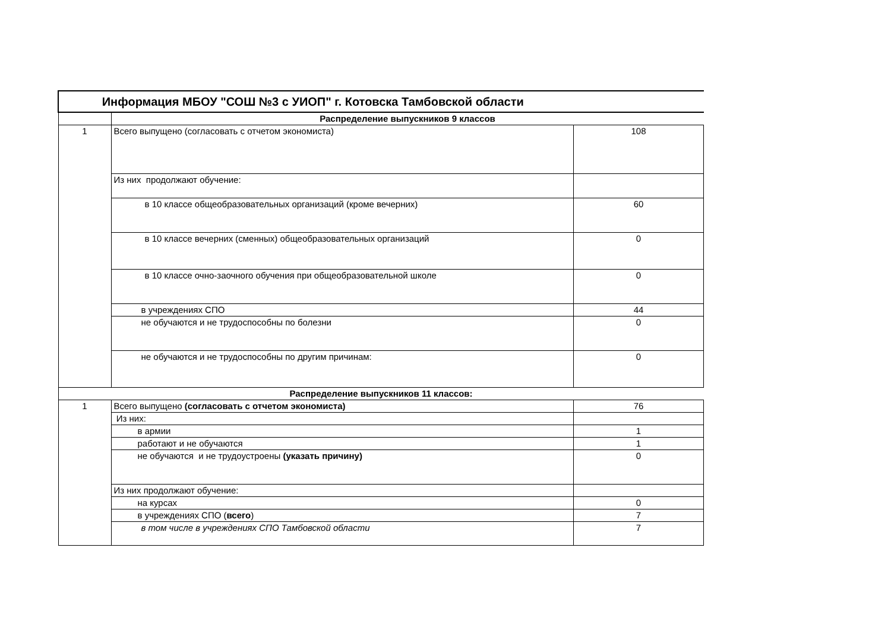| Информация МБОУ "СОШ №3 с УИОП" г. Котовска Тамбовской области | | |
| | Распределение выпускников 9 классов | |
| 1 | Всего выпущено (согласовать с отчетом экономиста) | 108 |
| | Из них продолжают обучение: | |
| | в 10 классе общеобразовательных организаций (кроме вечерних) | 60 |
| | в 10 классе вечерних (сменных) общеобразовательных организаций | 0 |
| | в 10 классе очно-заочного обучения при общеобразовательной школе | 0 |
| | в учреждениях СПО | 44 |
| | не обучаются и не трудоспособны по болезни | 0 |
| | не обучаются и не трудоспособны по другим причинам: | 0 |
| Распределение выпускников 11 классов: | | |
| 1 | Всего выпущено (согласовать с отчетом экономиста) | 76 |
| | Из них: | |
| | в армии | 1 |
| | работают и не обучаются | 1 |
| | не обучаются и не трудоустроены (указать причину) | 0 |
| | Из них продолжают обучение: | |
| | на курсах | 0 |
| | в учреждениях СПО ( всего ) | 7 |
| | в том числе в учреждениях СПО Тамбовской области | 7 |